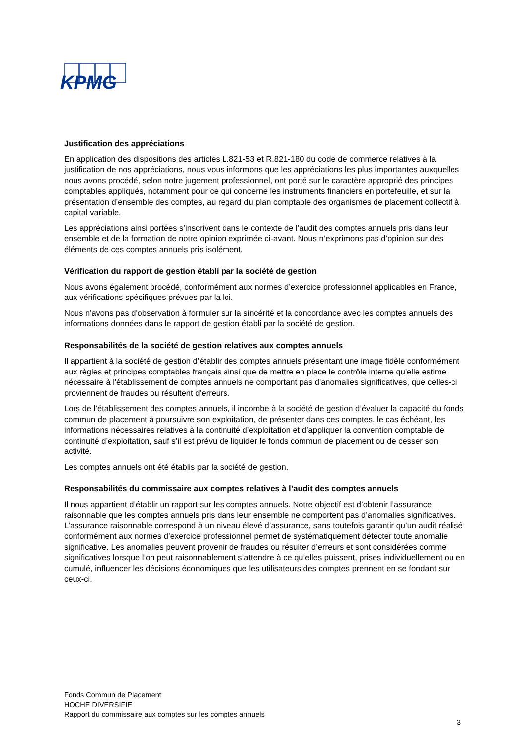KPMG
Justification des appréciations
En application des dispositions des articles L.821-53 et R.821-180 du code de commerce relatives à la justification de nos appréciations, nous vous informons que les appréciations les plus importantes auxquelles nous avons procédé, selon notre jugement professionnel, ont porté sur le caractère approprié des principes comptables appliqués, notamment pour ce qui concerne les instruments financiers en portefeuille, et sur la présentation d’ensemble des comptes, au regard du plan comptable des organismes de placement collectif à capital variable.
Les appréciations ainsi portées s’inscrivent dans le contexte de l’audit des comptes annuels pris dans leur ensemble et de la formation de notre opinion exprimée ci-avant. Nous n’exprimons pas d’opinion sur des éléments de ces comptes annuels pris isolément.
Vérification du rapport de gestion établi par la société de gestion
Nous avons également procédé, conformément aux normes d’exercice professionnel applicables en France, aux vérifications spécifiques prévues par la loi.
Nous n'avons pas d'observation à formuler sur la sincérité et la concordance avec les comptes annuels des informations données dans le rapport de gestion établi par la société de gestion.
Responsabilités de la société de gestion relatives aux comptes annuels
Il appartient à la société de gestion d’établir des comptes annuels présentant une image fidèle conformément aux règles et principes comptables français ainsi que de mettre en place le contrôle interne qu'elle estime nécessaire à l'établissement de comptes annuels ne comportant pas d'anomalies significatives, que celles-ci proviennent de fraudes ou résultent d'erreurs.
Lors de l’établissement des comptes annuels, il incombe à la société de gestion d’évaluer la capacité du fonds commun de placement à poursuivre son exploitation, de présenter dans ces comptes, le cas échéant, les informations nécessaires relatives à la continuité d’exploitation et d’appliquer la convention comptable de continuité d’exploitation, sauf s’il est prévu de liquider le fonds commun de placement ou de cesser son activité.
Les comptes annuels ont été établis par la société de gestion.
Responsabilités du commissaire aux comptes relatives à l’audit des comptes annuels
Il nous appartient d’établir un rapport sur les comptes annuels. Notre objectif est d’obtenir l’assurance raisonnable que les comptes annuels pris dans leur ensemble ne comportent pas d’anomalies significatives. L’assurance raisonnable correspond à un niveau élevé d’assurance, sans toutefois garantir qu’un audit réalisé conformément aux normes d’exercice professionnel permet de systématiquement détecter toute anomalie significative. Les anomalies peuvent provenir de fraudes ou résulter d’erreurs et sont considérées comme significatives lorsque l’on peut raisonnablement s’attendre à ce qu’elles puissent, prises individuellement ou en cumulé, influencer les décisions économiques que les utilisateurs des comptes prennent en se fondant sur ceux-ci.
Fonds Commun de Placement
HOCHE DIVERSIFIE
Rapport du commissaire aux comptes sur les comptes annuels
3